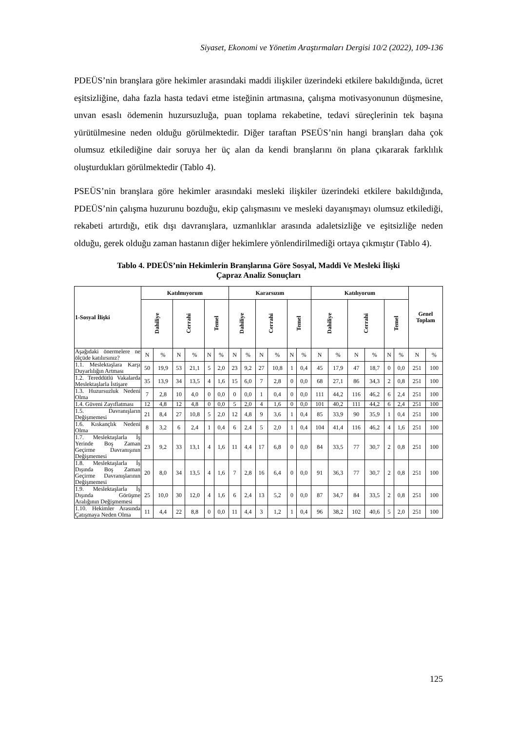Siyaset, Ekonomi ve Yönetim Araştırmaları Dergisi 10/2 (2022), 109-136
PDEÜS’nin branşlara göre hekimler arasındaki maddi ilişkiler üzerindeki etkilere bakıldığında, ücret eşitsizliğine, daha fazla hasta tedavi etme isteğinin artmasına, çalışma motivasyonunun düşmesine, unvan esaslı ödemenin huzursuzluğa, puan toplama rekabetine, tedavi süreçlerinin tek başına yürütülmesine neden olduğu görülmektedir. Diğer taraftan PSEÜS’nin hangi branşları daha çok olumsuz etkilediğine dair soruya her üç alan da kendi branşlarını ön plana çıkararak farklılık oluşturdukları görülmektedir (Tablo 4).
PSEÜS’nin branşlara göre hekimler arasındaki mesleki ilişkiler üzerindeki etkilere bakıldığında, PDEÜS’nin çalışma huzurunu bozduğu, ekip çalışmasını ve mesleki dayanışmayı olumsuz etkilediği, rekabeti artırdığı, etik dışı davranışlara, uzmanlıklar arasında adaletsizliğe ve eşitsizliğe neden olduğu, gerek olduğu zaman hastanın diğer hekimlere yönlendirilmediği ortaya çıkmıştır (Tablo 4).
Tablo 4. PDEÜS’nin Hekimlerin Branşlarına Göre Sosyal, Maddi Ve Mesleki İlişki
Çapraz Analiz Sonuçları
| 1-Sosyal İlişki | Katılmıyorum | | | | | | Kararsızım | | | | | | Katılıyorum | | | | | | Genel Toplam | |
| --- | --- | --- | --- | --- | --- | --- | --- | --- | --- | --- | --- | --- | --- | --- | --- | --- | --- | --- | --- | --- |
| | Dahiliye | | Cerrahi | | Temel | | Dahiliye | | Cerrahi | | Temel | | Dahiliye | | Cerrahi | | Temel | | | |
| Aşağıdaki önermelere ne ölçüde katılırsınız? | N | % | N | % | N | % | N | % | N | % | N | % | N | % | N | % | N | % | N | % |
| 1.1. Meslektaşlara Karşı Duyarlılığın Artması | 50 | 19,9 | 53 | 21,1 | 5 | 2,0 | 23 | 9,2 | 27 | 10,8 | 1 | 0,4 | 45 | 17,9 | 47 | 18,7 | 0 | 0,0 | 251 | 100 |
| 1.2. Tereddütlü Vakalarda Meslektaşlarla İstişare | 35 | 13,9 | 34 | 13,5 | 4 | 1,6 | 15 | 6,0 | 7 | 2,8 | 0 | 0,0 | 68 | 27,1 | 86 | 34,3 | 2 | 0,8 | 251 | 100 |
| 1.3. Huzursuzluk Nedeni Olma | 7 | 2,8 | 10 | 4,0 | 0 | 0,0 | 0 | 0,0 | 1 | 0,4 | 0 | 0,0 | 111 | 44,2 | 116 | 46,2 | 6 | 2,4 | 251 | 100 |
| 1.4. Güveni Zayıflatması | 12 | 4,8 | 12 | 4,8 | 0 | 0,0 | 5 | 2,0 | 4 | 1,6 | 0 | 0,0 | 101 | 40,2 | 111 | 44,2 | 6 | 2,4 | 251 | 100 |
| 1.5. Davranışların Değişmemesi | 21 | 8,4 | 27 | 10,8 | 5 | 2,0 | 12 | 4,8 | 9 | 3,6 | 1 | 0,4 | 85 | 33,9 | 90 | 35,9 | 1 | 0,4 | 251 | 100 |
| 1.6. Kıskançlık Nedeni Olma | 8 | 3,2 | 6 | 2,4 | 1 | 0,4 | 6 | 2,4 | 5 | 2,0 | 1 | 0,4 | 104 | 41,4 | 116 | 46,2 | 4 | 1,6 | 251 | 100 |
| 1.7. Meslektaşlarla İş Yerinde Boş Zaman Geçirme Davranışının Değişmemesi | 23 | 9,2 | 33 | 13,1 | 4 | 1,6 | 11 | 4,4 | 17 | 6,8 | 0 | 0,0 | 84 | 33,5 | 77 | 30,7 | 2 | 0,8 | 251 | 100 |
| 1.8. Meslektaşlarla İş Dışında Boş Zaman Geçirme Davranışlarının Değişmemesi | 20 | 8,0 | 34 | 13,5 | 4 | 1,6 | 7 | 2,8 | 16 | 6,4 | 0 | 0,0 | 91 | 36,3 | 77 | 30,7 | 2 | 0,8 | 251 | 100 |
| 1.9. Meslektaşlarla İş Dışında Görüşme Aralığının Değişmemesi | 25 | 10,0 | 30 | 12,0 | 4 | 1,6 | 6 | 2,4 | 13 | 5,2 | 0 | 0,0 | 87 | 34,7 | 84 | 33,5 | 2 | 0,8 | 251 | 100 |
| 1.10. Hekimler Arasında Çatışmaya Neden Olma | 11 | 4,4 | 22 | 8,8 | 0 | 0,0 | 11 | 4,4 | 3 | 1,2 | 1 | 0,4 | 96 | 38,2 | 102 | 40,6 | 5 | 2,0 | 251 | 100 |
125